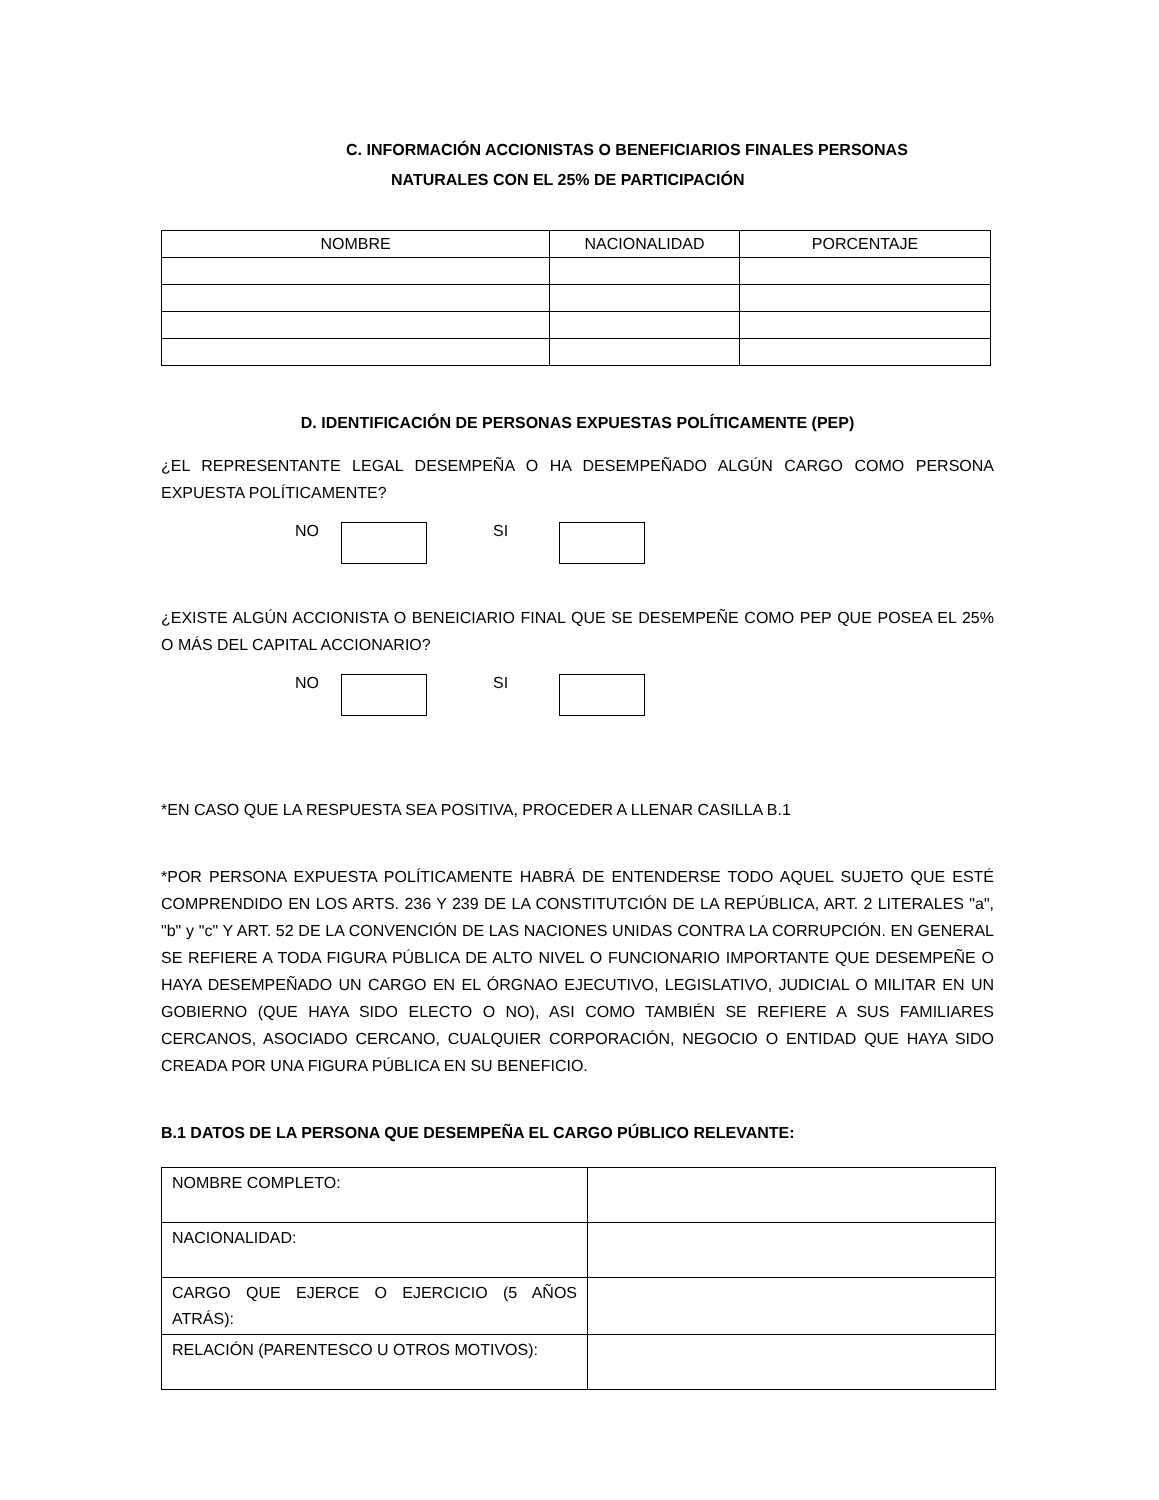C. INFORMACIÓN ACCIONISTAS O BENEFICIARIOS FINALES PERSONAS
NATURALES CON EL 25% DE PARTICIPACIÓN
| NOMBRE | NACIONALIDAD | PORCENTAJE |
| --- | --- | --- |
D. IDENTIFICACIÓN DE PERSONAS EXPUESTAS POLÍTICAMENTE (PEP)
¿EL REPRESENTANTE LEGAL DESEMPEÑA O HA DESEMPEÑADO ALGÚN CARGO COMO PERSONA EXPUESTA POLÍTICAMENTE?
NO SI
¿EXISTE ALGÚN ACCIONISTA O BENEICIARIO FINAL QUE SE DESEMPEÑE COMO PEP QUE POSEA EL 25% O MÁS DEL CAPITAL ACCIONARIO?
NO SI
*EN CASO QUE LA RESPUESTA SEA POSITIVA, PROCEDER A LLENAR CASILLA B.1
*POR PERSONA EXPUESTA POLÍTICAMENTE HABRÁ DE ENTENDERSE TODO AQUEL SUJETO QUE ESTÉ COMPRENDIDO EN LOS ARTS. 236 Y 239 DE LA CONSTITUTCIÓN DE LA REPÚBLICA, ART. 2 LITERALES "a", "b" y "c" Y ART. 52 DE LA CONVENCIÓN DE LAS NACIONES UNIDAS CONTRA LA CORRUPCIÓN. EN GENERAL SE REFIERE A TODA FIGURA PÚBLICA DE ALTO NIVEL O FUNCIONARIO IMPORTANTE QUE DESEMPEÑE O HAYA DESEMPEÑADO UN CARGO EN EL ÓRGNAO EJECUTIVO, LEGISLATIVO, JUDICIAL O MILITAR EN UN GOBIERNO (QUE HAYA SIDO ELECTO O NO), ASI COMO TAMBIÉN SE REFIERE A SUS FAMILIARES CERCANOS, ASOCIADO CERCANO, CUALQUIER CORPORACIÓN, NEGOCIO O ENTIDAD QUE HAYA SIDO CREADA POR UNA FIGURA PÚBLICA EN SU BENEFICIO.
B.1 DATOS DE LA PERSONA QUE DESEMPEÑA EL CARGO PÚBLICO RELEVANTE:
| NOMBRE COMPLETO: | |
| NACIONALIDAD: | |
| CARGO QUE EJERCE O EJERCICIO (5 AÑOS ATRÁS): | |
| RELACIÓN (PARENTESCO U OTROS MOTIVOS): | |